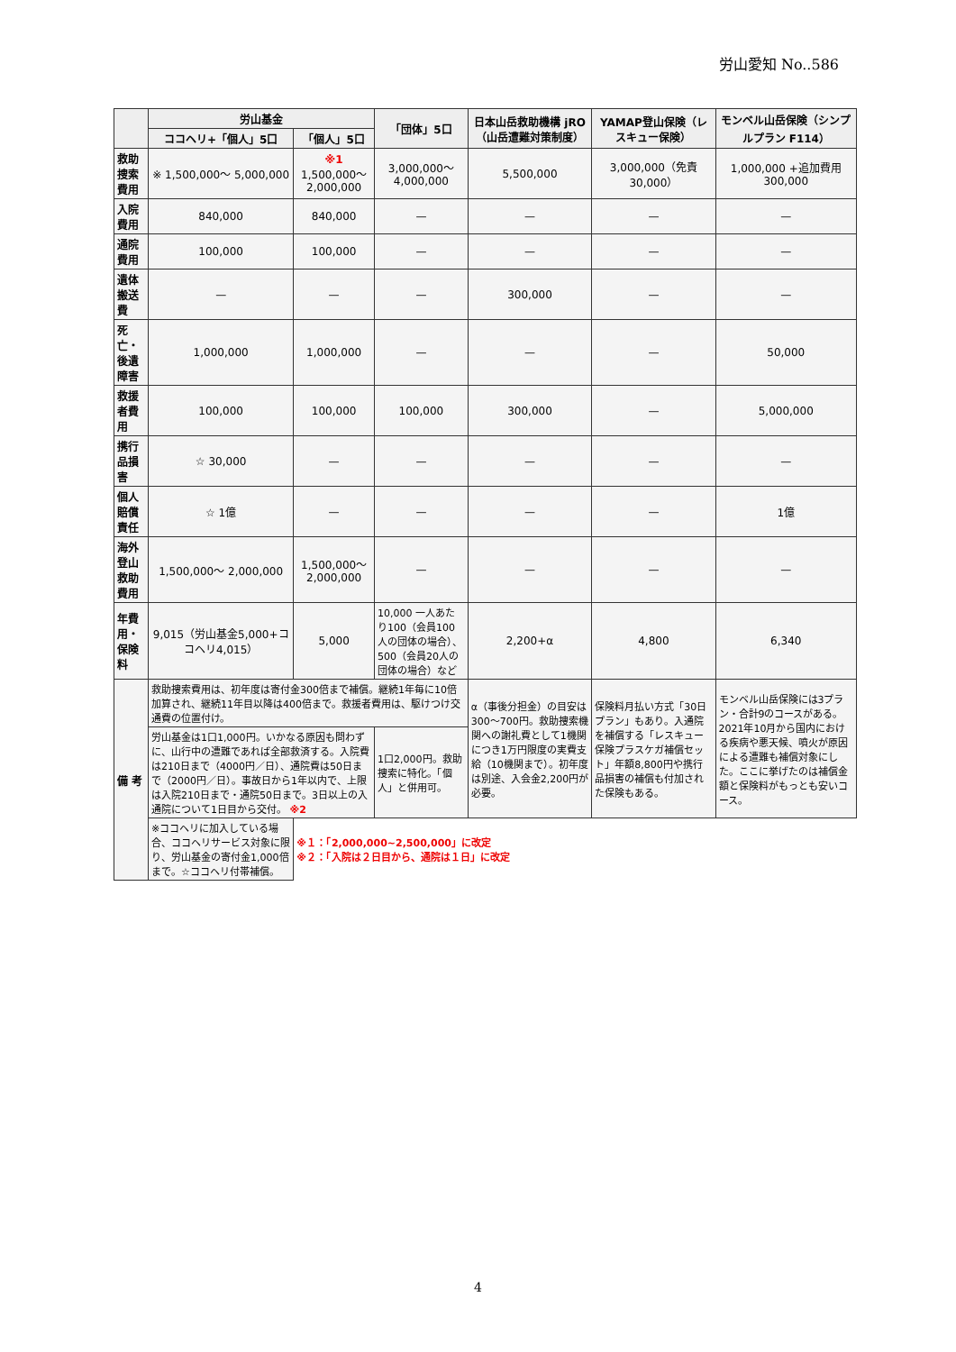労山愛知 No..586
| | 労山基金 | | 「団体」5口 | 日本山岳救助機構 jRO（山岳遭難対策制度） | YAMAP登山保険（レスキュー保険） | モンベル山岳保険（シンプルプラン F114） |
| --- | --- | --- | --- | --- | --- | --- |
| | ココヘリ+「個人」5口 | 「個人」5口 | | | | |
| 救助捜索費用 | ※ 1,500,000～ 5,000,000 | ※1 1,500,000～ 2,000,000 | 3,000,000～ 4,000,000 | 5,500,000 | 3,000,000（免責30,000） | 1,000,000 +追加費用300,000 |
| 入院費用 | 840,000 | 840,000 | — | — | — | — |
| 通院費用 | 100,000 | 100,000 | — | — | — | — |
| 遺体搬送費 | — | — | — | 300,000 | — | — |
| 死亡・後遺障害 | 1,000,000 | 1,000,000 | — | — | — | 50,000 |
| 救援者費用 | 100,000 | 100,000 | 100,000 | 300,000 | — | 5,000,000 |
| 携行品損害 | ☆ 30,000 | — | — | — | — | — |
| 個人賠償責任 | ☆ 1億 | — | — | — | — | 1億 |
| 海外登山 救助費用 | 1,500,000～ 2,000,000 | 1,500,000～ 2,000,000 | — | — | — | — |
| 年費用・保険料 | 9,015（労山基金5,000+ココヘリ4,015） | 5,000 | 10,000 一人あたり100（会員100人の団体の場合）、500（会員20人の団体の場合）など | 2,200+α | 4,800 | 6,340 |
| 備 考 | 救助捜索費用は、初年度は寄付金300倍まで補償。継続1年毎に10倍加算され、継続11年目以降は400倍まで。救援者費用は、駆けつけ交通費の位置付け。 | | | α（事後分担金）の目安は300～700円。救助捜索機関への謝礼費として1機関につき1万円限度の実費支給（10機関まで）。初年度は別途、入会金2,200円が必要。 | 保険料月払い方式「30日プラン」もあり。入通院を補償する「レスキュー保険プラスケガ補償セット」年額8,800円や携行品損害の補償も付加された保険もある。 | モンベル山岳保険には3プラン・合計9のコースがある。2021年10月から国内における疾病や悪天候、噴火が原因による遭難も補償対象にした。ここに挙げたのは補償金額と保険料がもっとも安いコース。 |
| | 労山基金は1口1,000円。いかなる原因も問わずに、山行中の遭難であれば全部救済する。入院費は210日まで（4000円／日）、通院費は50日まで（2000円／日）。事故日から1年以内で、上限は入院210日まで・通院50日まで。3日以上の入通院について1日目から交付。 ※2 | | 1口2,000円。救助捜索に特化。「個人」と併用可。 | | | |
| | ※ココヘリに加入している場合、ココヘリサービス対象に限り、労山基金の寄付金1,000倍まで。☆ココヘリ付帯補償。 | ※１：「2,000,000~2,500,000」に改定 ※２：「入院は２日目から、通院は１日」に改定 | | | | |
4